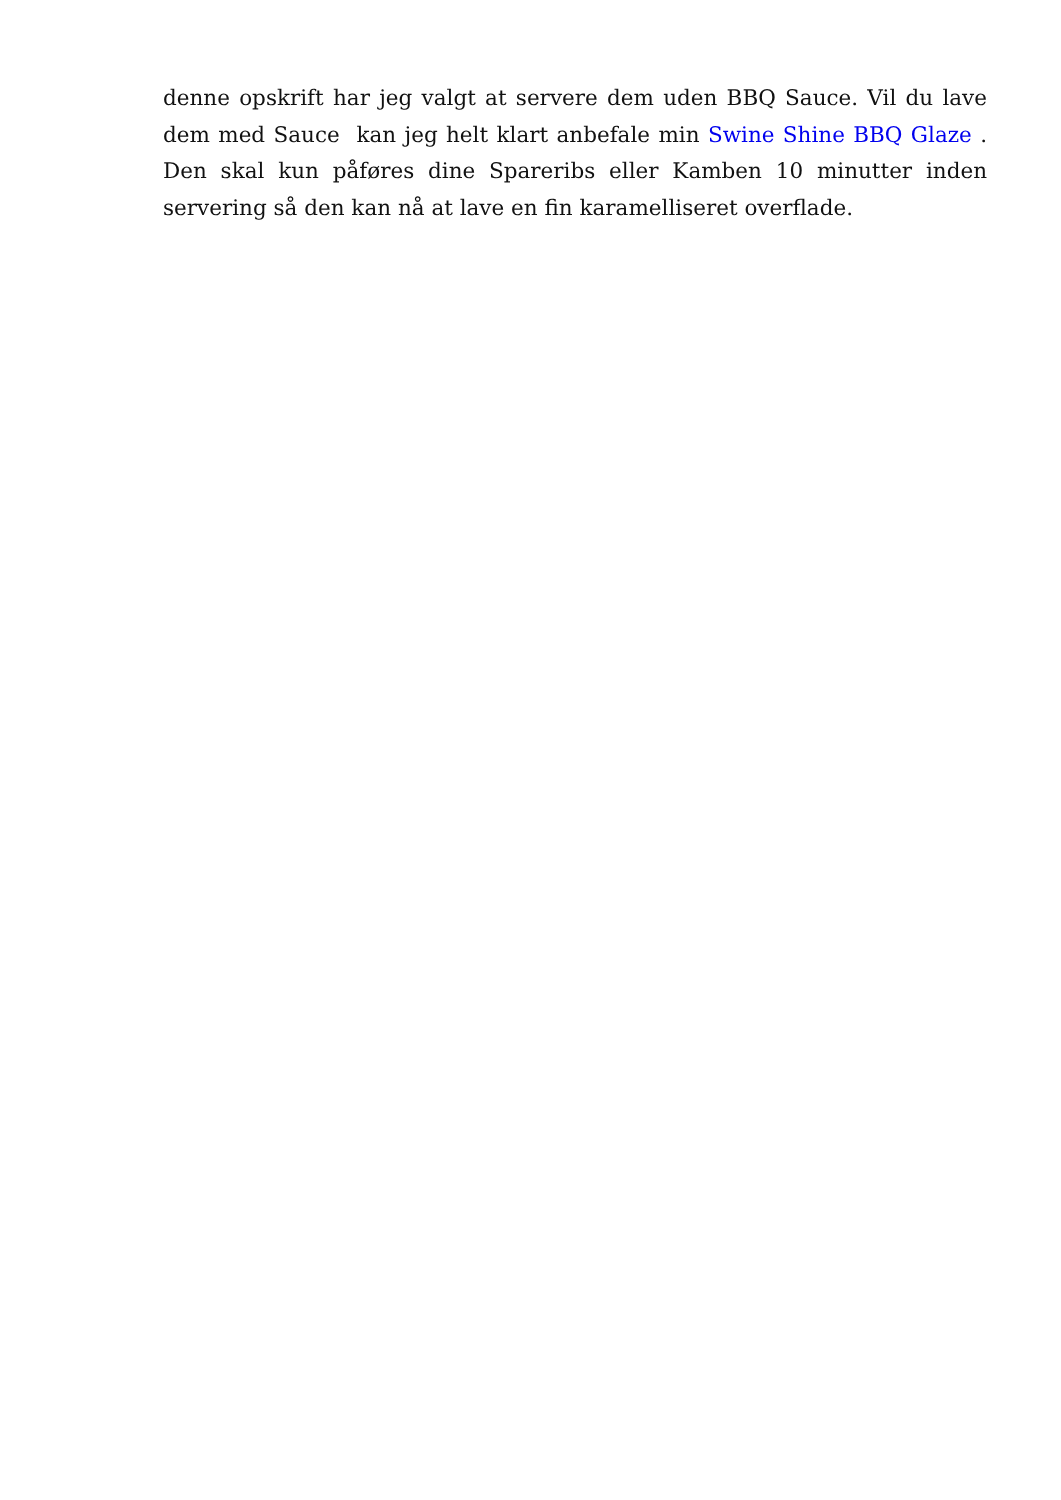denne opskrift har jeg valgt at servere dem uden BBQ Sauce. Vil du lave dem med Sauce kan jeg helt klart anbefale min Swine Shine BBQ Glaze . Den skal kun påføres dine Spareribs eller Kamben 10 minutter inden servering så den kan nå at lave en fin karamelliseret overflade.